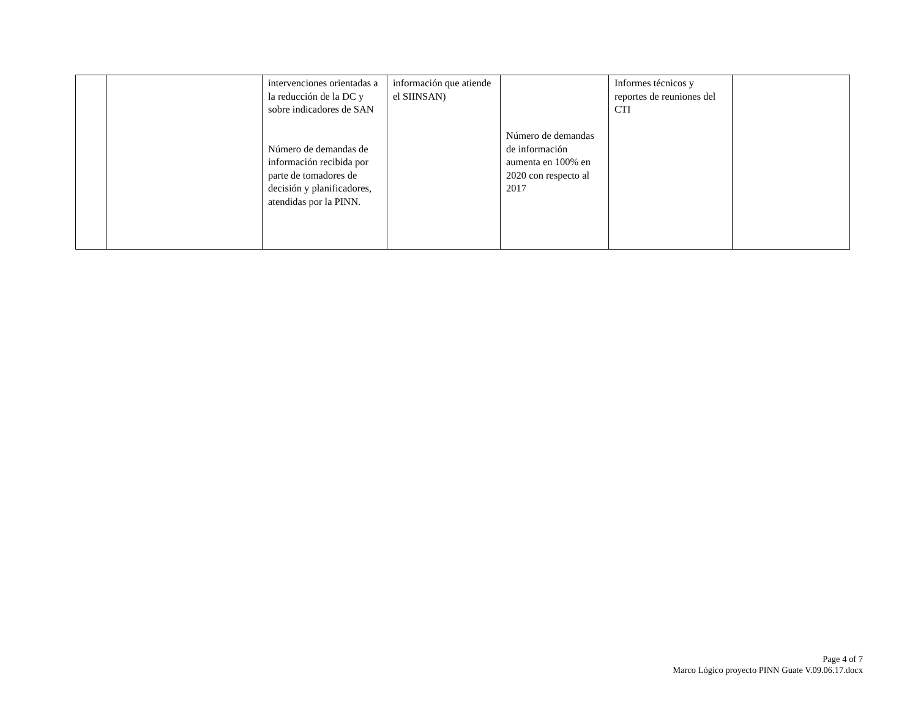| | | intervenciones orientadas a la reducción de la DC y sobre indicadores de SAN Número de demandas de información recibida por parte de tomadores de decisión y planificadores, atendidas por la PINN. | información que atiende el SIINSAN) | Número de demandas de información aumenta en 100% en 2020 con respecto al 2017 | Informes técnicos y reportes de reuniones del CTI | |
Page 4 of 7
Marco Lógico proyecto PINN Guate V.09.06.17.docx